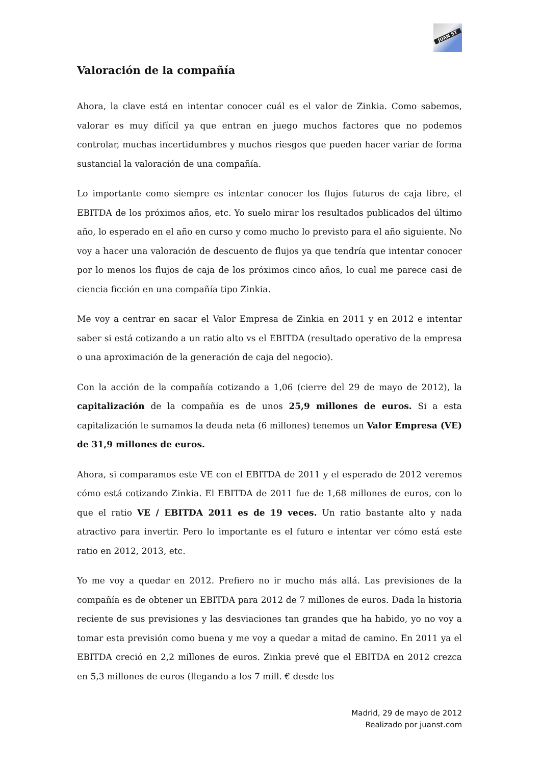JUAN ST
Valoración de la compañía
Ahora, la clave está en intentar conocer cuál es el valor de Zinkia. Como sabemos, valorar es muy difícil ya que entran en juego muchos factores que no podemos controlar, muchas incertidumbres y muchos riesgos que pueden hacer variar de forma sustancial la valoración de una compañía.
Lo importante como siempre es intentar conocer los flujos futuros de caja libre, el EBITDA de los próximos años, etc. Yo suelo mirar los resultados publicados del último año, lo esperado en el año en curso y como mucho lo previsto para el año siguiente. No voy a hacer una valoración de descuento de flujos ya que tendría que intentar conocer por lo menos los flujos de caja de los próximos cinco años, lo cual me parece casi de ciencia ficción en una compañía tipo Zinkia.
Me voy a centrar en sacar el Valor Empresa de Zinkia en 2011 y en 2012 e intentar saber si está cotizando a un ratio alto vs el EBITDA (resultado operativo de la empresa o una aproximación de la generación de caja del negocio).
Con la acción de la compañía cotizando a 1,06 (cierre del 29 de mayo de 2012), la capitalización de la compañía es de unos 25,9 millones de euros. Si a esta capitalización le sumamos la deuda neta (6 millones) tenemos un Valor Empresa (VE) de 31,9 millones de euros.
Ahora, si comparamos este VE con el EBITDA de 2011 y el esperado de 2012 veremos cómo está cotizando Zinkia. El EBITDA de 2011 fue de 1,68 millones de euros, con lo que el ratio VE / EBITDA 2011 es de 19 veces. Un ratio bastante alto y nada atractivo para invertir. Pero lo importante es el futuro e intentar ver cómo está este ratio en 2012, 2013, etc.
Yo me voy a quedar en 2012. Prefiero no ir mucho más allá. Las previsiones de la compañía es de obtener un EBITDA para 2012 de 7 millones de euros. Dada la historia reciente de sus previsiones y las desviaciones tan grandes que ha habido, yo no voy a tomar esta previsión como buena y me voy a quedar a mitad de camino. En 2011 ya el EBITDA creció en 2,2 millones de euros. Zinkia prevé que el EBITDA en 2012 crezca en 5,3 millones de euros (llegando a los 7 mill. € desde los
Madrid, 29 de mayo de 2012
Realizado por juanst.com